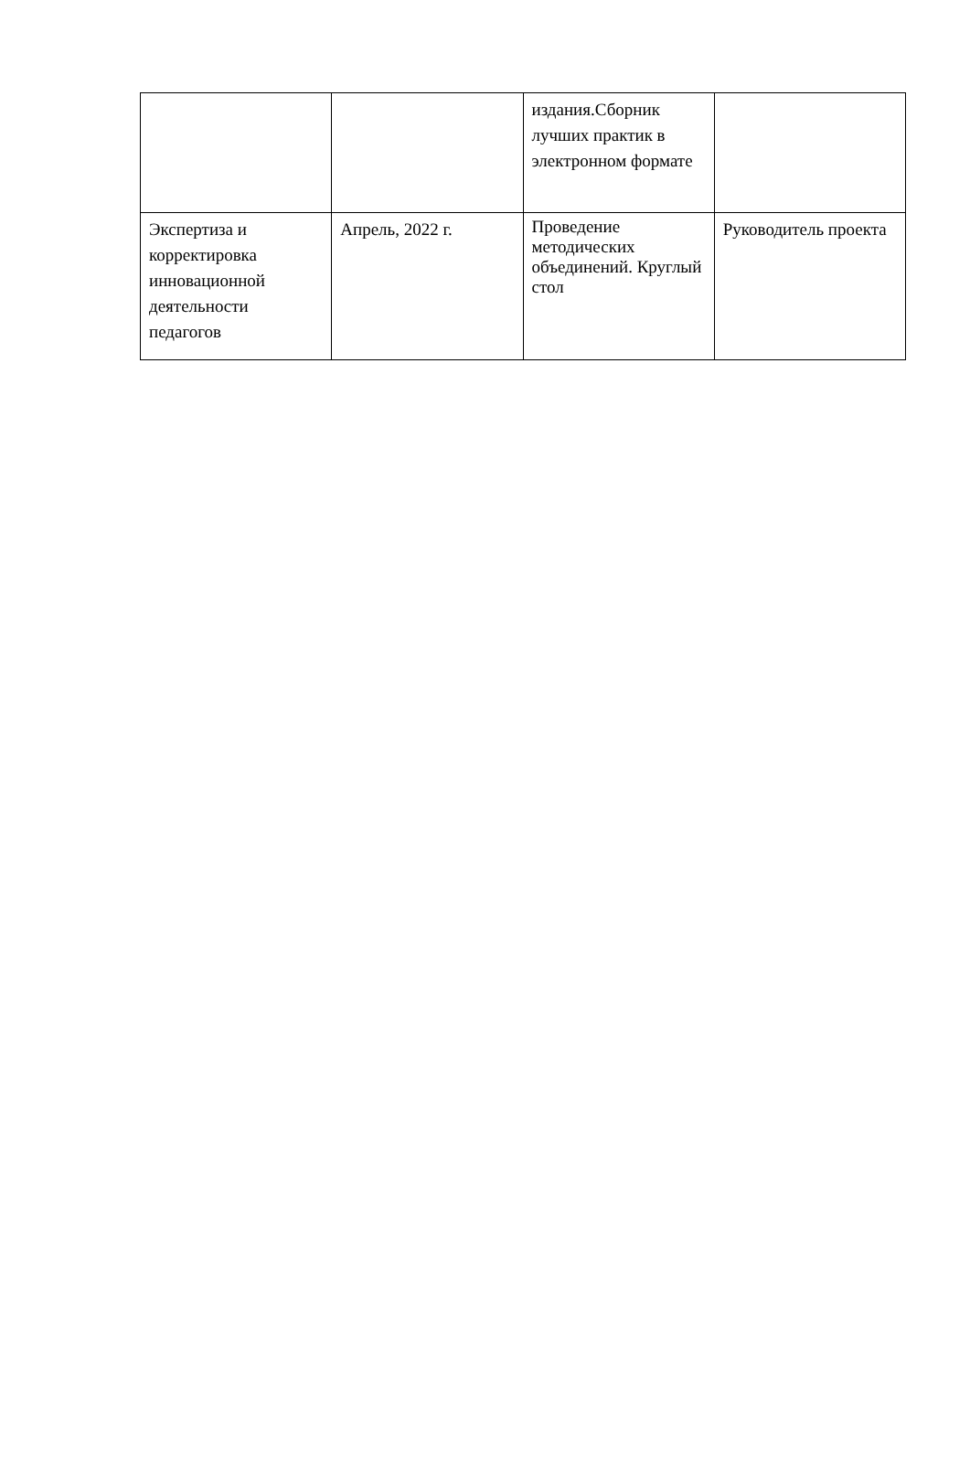| | | издания.Сборник лучших практик в электронном формате | |
| Экспертиза и корректировка инновационной деятельности педагогов | Апрель, 2022 г. | Проведение методических объединений. Круглый стол | Руководитель проекта |